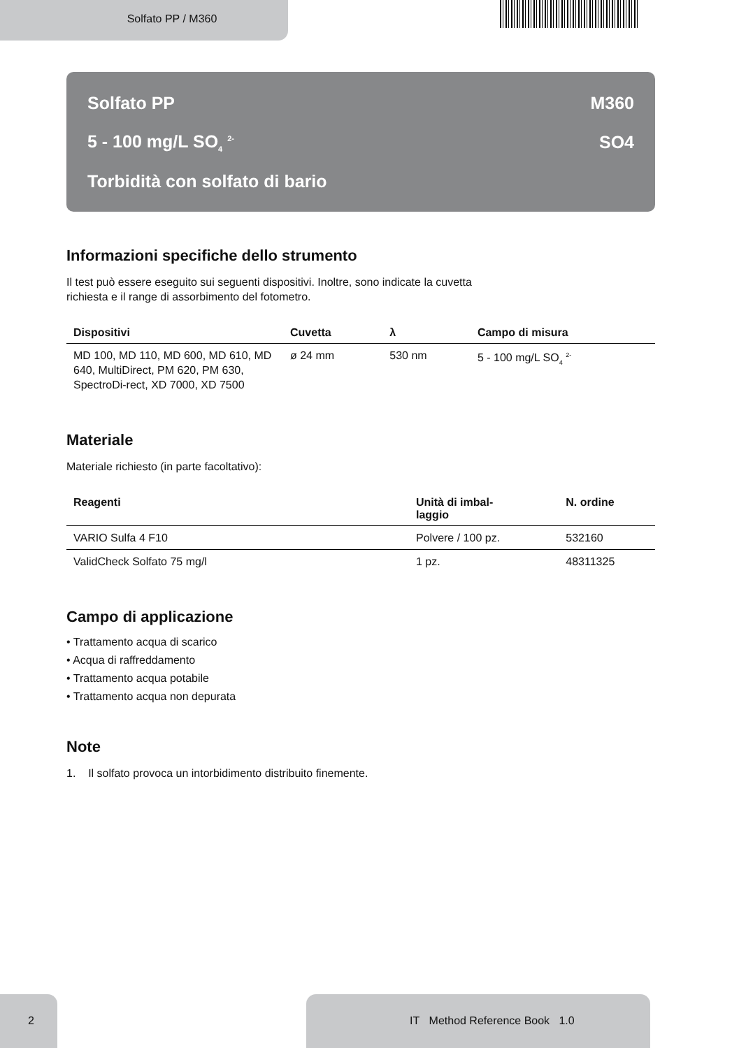Solfato PP / M360
Solfato PP M360
5 - 100 mg/L SO<sub>4</sub> <sup>2-</sup> SO4
Torbidità con solfato di bario
Informazioni specifiche dello strumento
Il test può essere eseguito sui seguenti dispositivi. Inoltre, sono indicate la cuvetta
richiesta e il range di assorbimento del fotometro.
| Dispositivi | Cuvetta | λ | Campo di misura |
| --- | --- | --- | --- |
| MD 100, MD 110, MD 600, MD 610, MD 640, MultiDirect, PM 620, PM 630, SpectroDi-rect, XD 7000, XD 7500 | ø 24 mm | 530 nm | 5 - 100 mg/L SO<sub>4</sub> <sup>2-</sup> |
Materiale
Materiale richiesto (in parte facoltativo):
| Reagenti | Unità di imbal- laggio | N. ordine |
| --- | --- | --- |
| VARIO Sulfa 4 F10 | Polvere / 100 pz. | 532160 |
| ValidCheck Solfato 75 mg/l | 1 pz. | 48311325 |
Campo di applicazione
• Trattamento acqua di scarico
• Acqua di raffreddamento
• Trattamento acqua potabile
• Trattamento acqua non depurata
Note
1. Il solfato provoca un intorbidimento distribuito finemente.
2 IT Method Reference Book 1.0